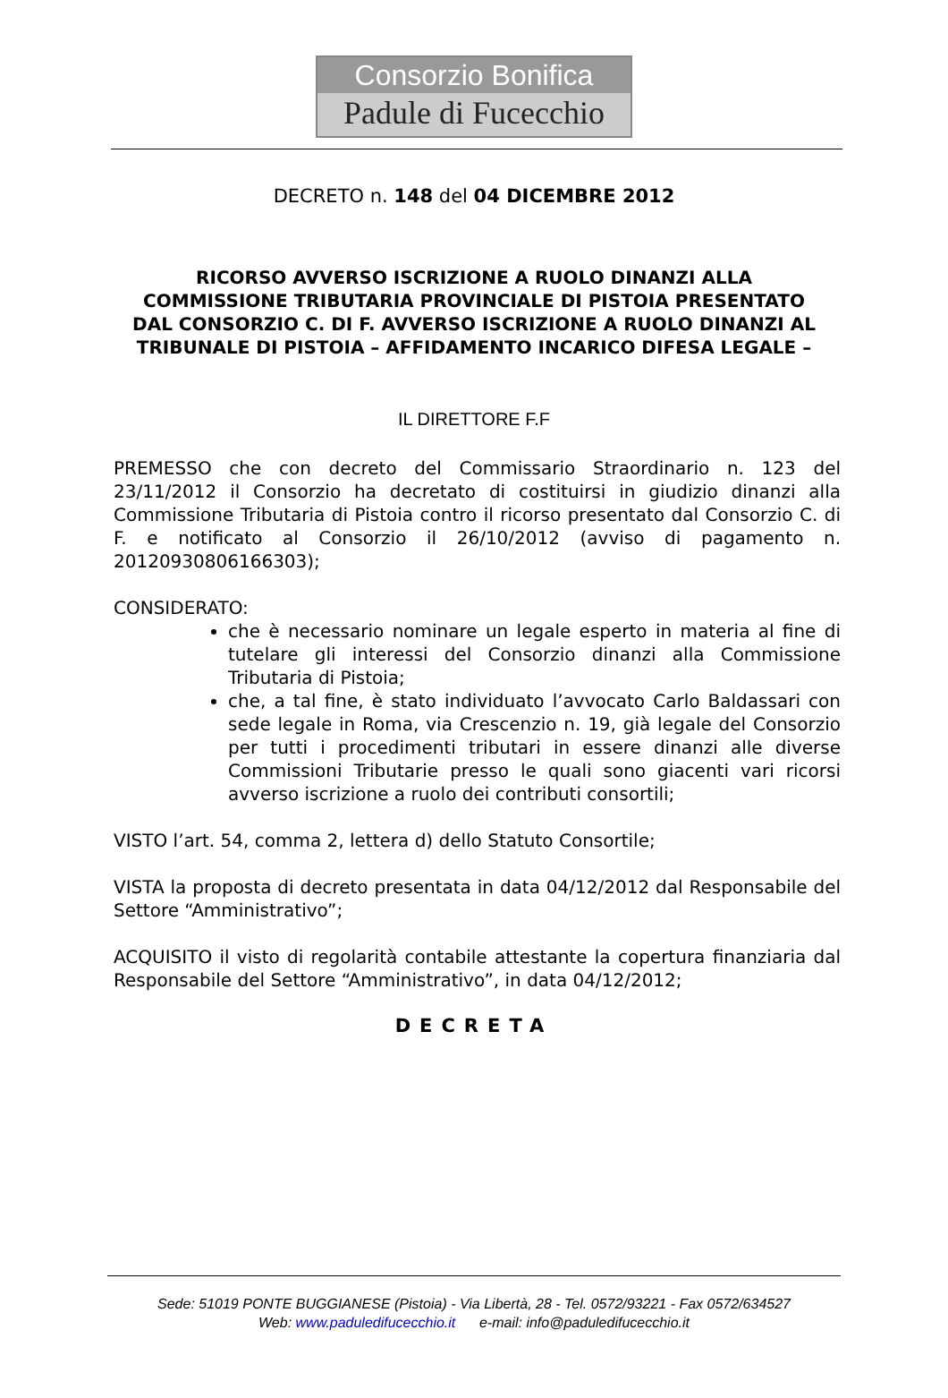Consorzio Bonifica
Padule di Fucecchio
DECRETO n. 148 del 04 DICEMBRE 2012
RICORSO AVVERSO ISCRIZIONE A RUOLO DINANZI ALLA COMMISSIONE TRIBUTARIA PROVINCIALE DI PISTOIA PRESENTATO DAL CONSORZIO C. DI F. AVVERSO ISCRIZIONE A RUOLO DINANZI AL TRIBUNALE DI PISTOIA – AFFIDAMENTO INCARICO DIFESA LEGALE –
IL DIRETTORE F.F
PREMESSO che con decreto del Commissario Straordinario n. 123 del 23/11/2012 il Consorzio ha decretato di costituirsi in giudizio dinanzi alla Commissione Tributaria di Pistoia contro il ricorso presentato dal Consorzio C. di F. e notificato al Consorzio il 26/10/2012 (avviso di pagamento n. 20120930806166303);
CONSIDERATO:
che è necessario nominare un legale esperto in materia al fine di tutelare gli interessi del Consorzio dinanzi alla Commissione Tributaria di Pistoia;
che, a tal fine, è stato individuato l’avvocato Carlo Baldassari con sede legale in Roma, via Crescenzio n. 19, già legale del Consorzio per tutti i procedimenti tributari in essere dinanzi alle diverse Commissioni Tributarie presso le quali sono giacenti vari ricorsi avverso iscrizione a ruolo dei contributi consortili;
VISTO l’art. 54, comma 2, lettera d) dello Statuto Consortile;
VISTA la proposta di decreto presentata in data 04/12/2012 dal Responsabile del Settore “Amministrativo”;
ACQUISITO il visto di regolarità contabile attestante la copertura finanziaria dal Responsabile del Settore “Amministrativo”, in data 04/12/2012;
DECRETA
Sede: 51019 PONTE BUGGIANESE (Pistoia) - Via Libertà, 28 - Tel. 0572/93221 - Fax 0572/634527
Web: www.paduledifucecchio.it e-mail: info@paduledifucecchio.it